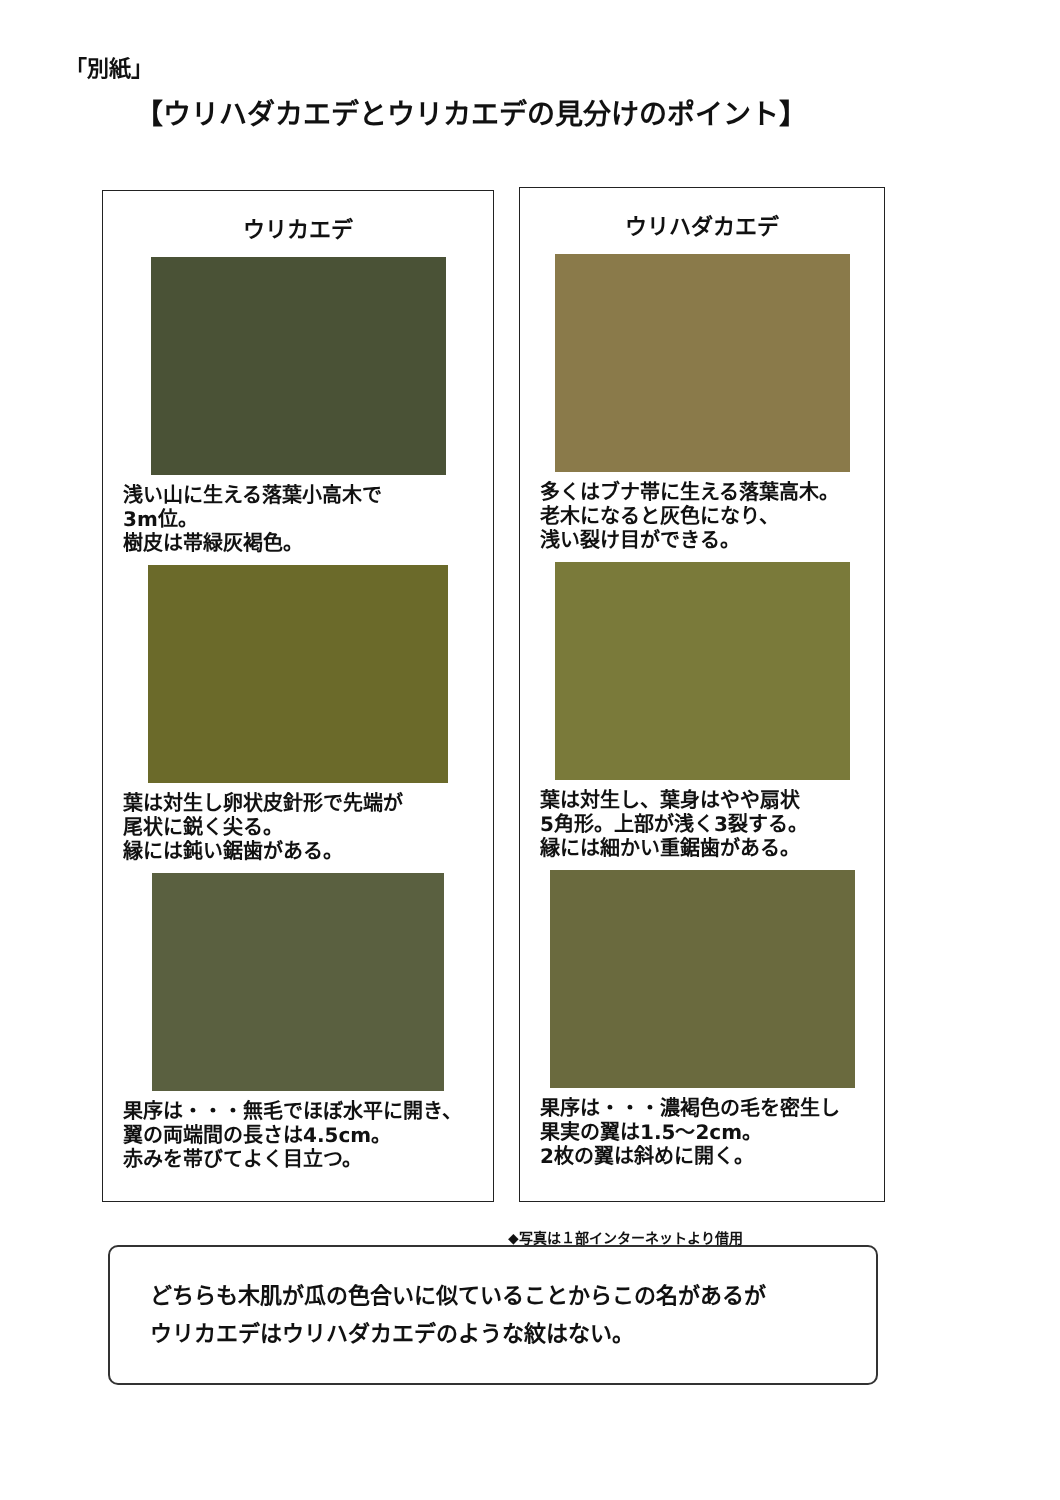「別紙」
【ウリハダカエデとウリカエデの見分けのポイント】
ウリカエデ
浅い山に生える落葉小高木で
3m位。
樹皮は帯緑灰褐色。
葉は対生し卵状皮針形で先端が
尾状に鋭く尖る。
縁には鈍い鋸歯がある。
果序は・・・無毛でほぼ水平に開き、
翼の両端間の長さは4.5cm。
赤みを帯びてよく目立つ。
ウリハダカエデ
多くはブナ帯に生える落葉高木。
老木になると灰色になり、
浅い裂け目ができる。
葉は対生し、葉身はやや扇状
5角形。上部が浅く3裂する。
縁には細かい重鋸歯がある。
果序は・・・濃褐色の毛を密生し
果実の翼は1.5～2cm。
2枚の翼は斜めに開く。
◆写真は１部インターネットより借用
どちらも木肌が瓜の色合いに似ていることからこの名があるが
ウリカエデはウリハダカエデのような紋はない。